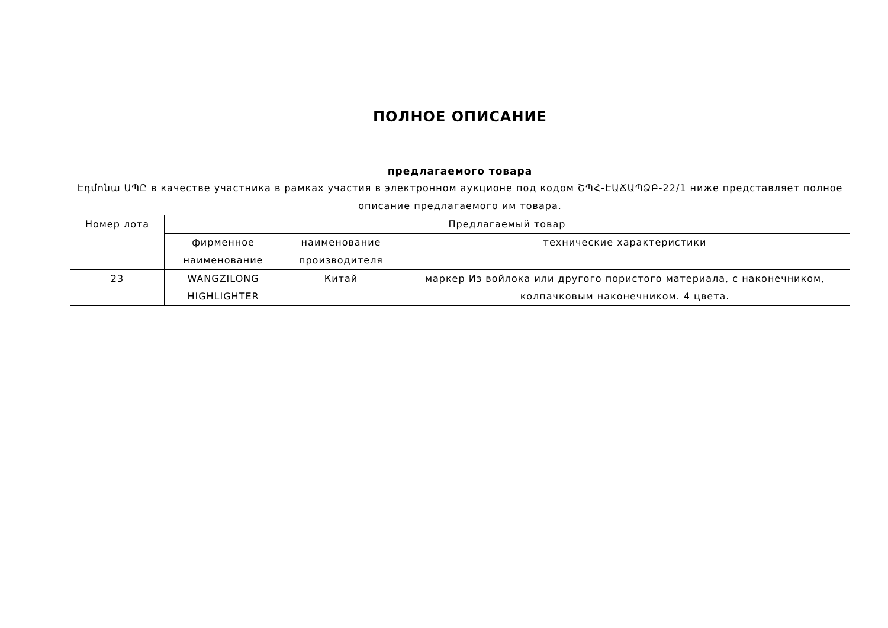ПОЛНОЕ ОПИСАНИЕ
предлагаемого товара
Էդմոնա ՍՊԸ в качестве участника в рамках участия в электронном аукционе под кодом ՇՊՀ-ԷԱՃԱՊՁԲ-22/1 ниже представляет полное описание предлагаемого им товара.
| Номер лота | Предлагаемый товар | | |
| | фирменное наименование | наименование производителя | технические характеристики |
| 23 | WANGZILONG HIGHLIGHTER | Китай | маркер Из войлока или другого пористого материала, с наконечником, колпачковым наконечником. 4 цвета. |